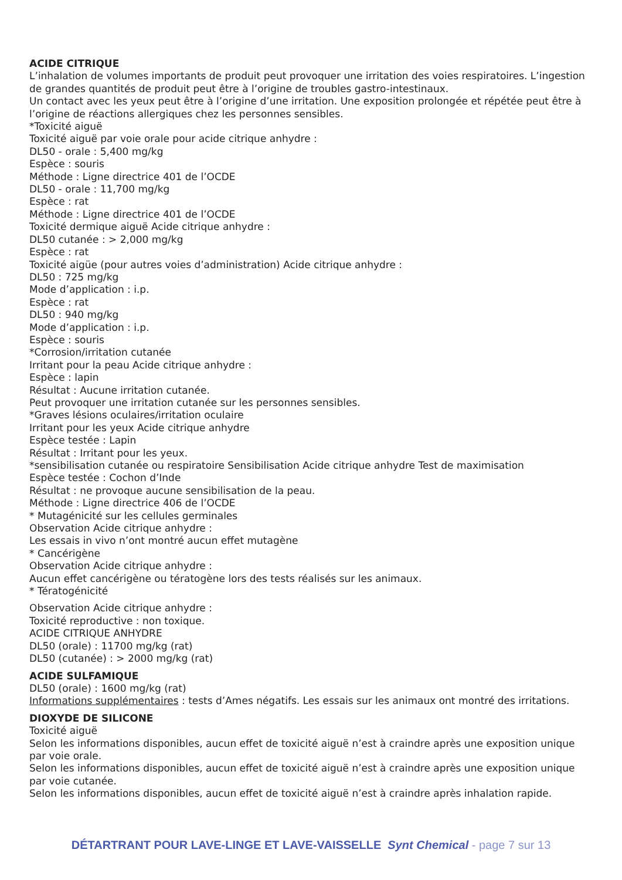ACIDE CITRIQUE
L’inhalation de volumes importants de produit peut provoquer une irritation des voies respiratoires. L’ingestion de grandes quantités de produit peut être à l’origine de troubles gastro-intestinaux.
Un contact avec les yeux peut être à l’origine d’une irritation. Une exposition prolongée et répétée peut être à l’origine de réactions allergiques chez les personnes sensibles.
*Toxicité aiguë
Toxicité aiguë par voie orale pour acide citrique anhydre :
DL50 - orale : 5,400 mg/kg
Espèce : souris
Méthode : Ligne directrice 401 de l’OCDE
DL50 - orale : 11,700 mg/kg
Espèce : rat
Méthode : Ligne directrice 401 de l’OCDE
Toxicité dermique aiguë Acide citrique anhydre :
DL50 cutanée : > 2,000 mg/kg
Espèce : rat
Toxicité aigüe (pour autres voies d’administration) Acide citrique anhydre :
DL50 : 725 mg/kg
Mode d’application : i.p.
Espèce : rat
DL50 : 940 mg/kg
Mode d’application : i.p.
Espèce : souris
*Corrosion/irritation cutanée
Irritant pour la peau Acide citrique anhydre :
Espèce : lapin
Résultat : Aucune irritation cutanée.
Peut provoquer une irritation cutanée sur les personnes sensibles.
*Graves lésions oculaires/irritation oculaire
Irritant pour les yeux Acide citrique anhydre
Espèce testée : Lapin
Résultat : Irritant pour les yeux.
*sensibilisation cutanée ou respiratoire Sensibilisation Acide citrique anhydre Test de maximisation
Espèce testée : Cochon d’Inde
Résultat : ne provoque aucune sensibilisation de la peau.
Méthode : Ligne directrice 406 de l’OCDE
* Mutagénicité sur les cellules germinales
Observation Acide citrique anhydre :
Les essais in vivo n’ont montré aucun effet mutagène
* Cancérigène
Observation Acide citrique anhydre :
Aucun effet cancérigène ou tératogène lors des tests réalisés sur les animaux.
* Tératogénicité
Observation Acide citrique anhydre :
Toxicité reproductive : non toxique.
ACIDE CITRIQUE ANHYDRE
DL50 (orale) : 11700 mg/kg (rat)
DL50 (cutanée) : > 2000 mg/kg (rat)
ACIDE SULFAMIQUE
DL50 (orale) : 1600 mg/kg (rat)
Informations supplémentaires : tests d’Ames négatifs. Les essais sur les animaux ont montré des irritations.
DIOXYDE DE SILICONE
Toxicité aiguë
Selon les informations disponibles, aucun effet de toxicité aiguë n’est à craindre après une exposition unique par voie orale.
Selon les informations disponibles, aucun effet de toxicité aiguë n’est à craindre après une exposition unique par voie cutanée.
Selon les informations disponibles, aucun effet de toxicité aiguë n’est à craindre après inhalation rapide.
DÉTARTRANT POUR LAVE-LINGE ET LAVE-VAISSELLE Synt Chemical - page 7 sur 13